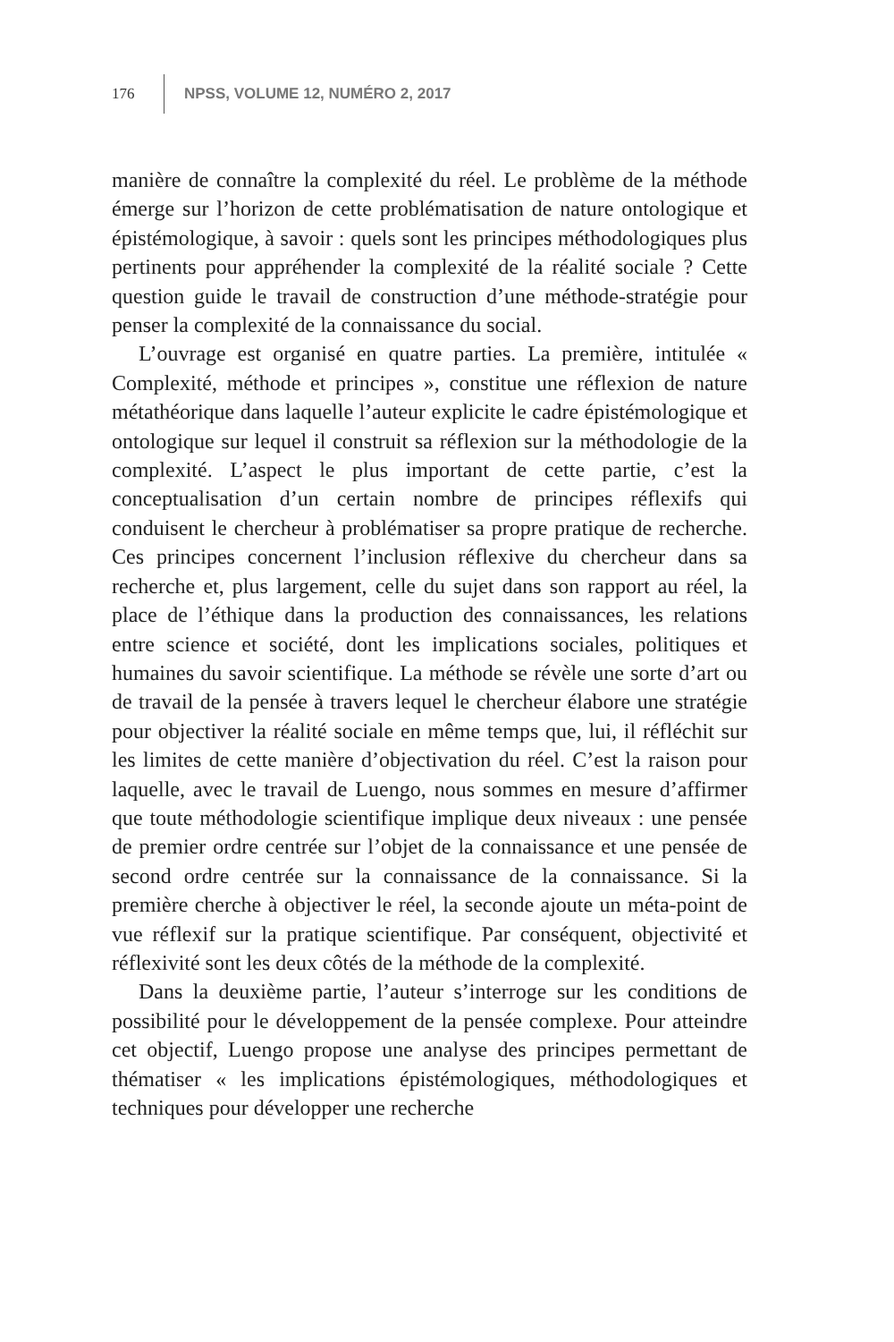176 NPSS, VOLUME 12, NUMÉRO 2, 2017
manière de connaître la complexité du réel. Le problème de la méthode émerge sur l’horizon de cette problématisation de nature ontologique et épistémologique, à savoir : quels sont les principes méthodologiques plus pertinents pour appréhender la complexité de la réalité sociale ? Cette question guide le travail de construction d’une méthode-stratégie pour penser la complexité de la connaissance du social.
L’ouvrage est organisé en quatre parties. La première, intitulée « Complexité, méthode et principes », constitue une réflexion de nature métathéorique dans laquelle l’auteur explicite le cadre épistémologique et ontologique sur lequel il construit sa réflexion sur la méthodologie de la complexité. L’aspect le plus important de cette partie, c’est la conceptualisation d’un certain nombre de principes réflexifs qui conduisent le chercheur à problématiser sa propre pratique de recherche. Ces principes concernent l’inclusion réflexive du chercheur dans sa recherche et, plus largement, celle du sujet dans son rapport au réel, la place de l’éthique dans la production des connaissances, les relations entre science et société, dont les implications sociales, politiques et humaines du savoir scientifique. La méthode se révèle une sorte d’art ou de travail de la pensée à travers lequel le chercheur élabore une stratégie pour objectiver la réalité sociale en même temps que, lui, il réfléchit sur les limites de cette manière d’objectivation du réel. C’est la raison pour laquelle, avec le travail de Luengo, nous sommes en mesure d’affirmer que toute méthodologie scientifique implique deux niveaux : une pensée de premier ordre centrée sur l’objet de la connaissance et une pensée de second ordre centrée sur la connaissance de la connaissance. Si la première cherche à objectiver le réel, la seconde ajoute un méta-point de vue réflexif sur la pratique scientifique. Par conséquent, objectivité et réflexivité sont les deux côtés de la méthode de la complexité.
Dans la deuxième partie, l’auteur s’interroge sur les conditions de possibilité pour le développement de la pensée complexe. Pour atteindre cet objectif, Luengo propose une analyse des principes permettant de thématiser « les implications épistémologiques, méthodologiques et techniques pour développer une recherche